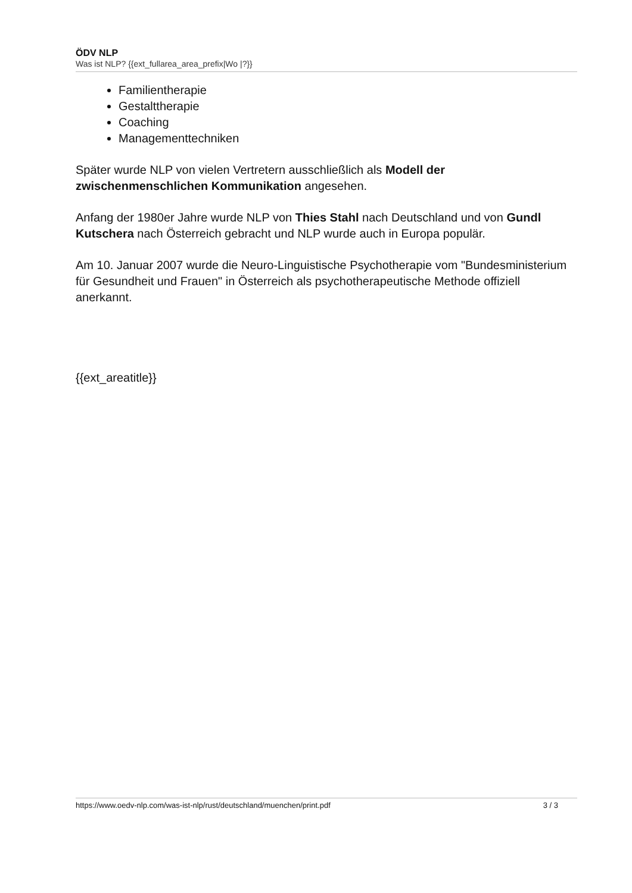ÖDV NLP
Was ist NLP? {{ext_fullarea_area_prefix|Wo |?}}
Familientherapie
Gestalttherapie
Coaching
Managementtechniken
Später wurde NLP von vielen Vertretern ausschließlich als Modell der zwischenmenschlichen Kommunikation angesehen.
Anfang der 1980er Jahre wurde NLP von Thies Stahl nach Deutschland und von Gundl Kutschera nach Österreich gebracht und NLP wurde auch in Europa populär.
Am 10. Januar 2007 wurde die Neuro-Linguistische Psychotherapie vom "Bundesministerium für Gesundheit und Frauen" in Österreich als psychotherapeutische Methode offiziell anerkannt.
{{ext_areatitle}}
https://www.oedv-nlp.com/was-ist-nlp/rust/deutschland/muenchen/print.pdf 3 / 3